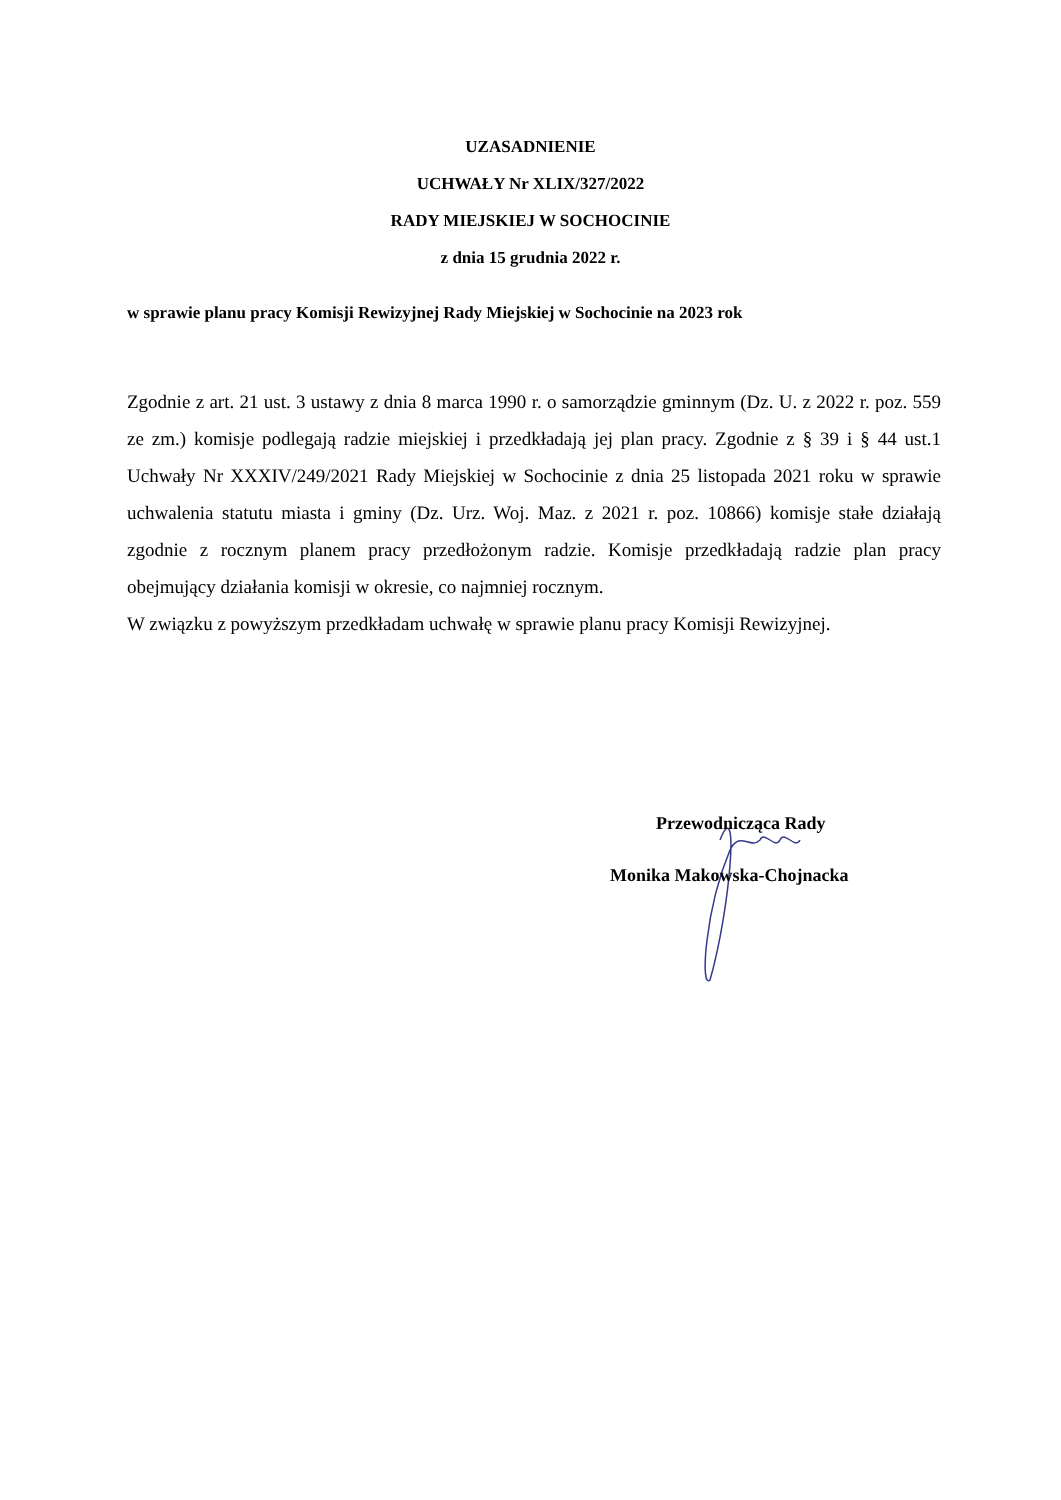UZASADNIENIE
UCHWAŁY Nr XLIX/327/2022
RADY MIEJSKIEJ W SOCHOCINIE
z dnia 15 grudnia 2022 r.
w sprawie planu pracy Komisji Rewizyjnej Rady Miejskiej w Sochocinie na 2023 rok
Zgodnie z art. 21 ust. 3 ustawy z dnia 8 marca 1990 r. o samorządzie gminnym (Dz. U. z 2022 r. poz. 559 ze zm.) komisje podlegają radzie miejskiej i przedkładają jej plan pracy. Zgodnie z § 39 i § 44 ust.1 Uchwały Nr XXXIV/249/2021 Rady Miejskiej w Sochocinie z dnia 25 listopada 2021 roku w sprawie uchwalenia statutu miasta i gminy (Dz. Urz. Woj. Maz. z 2021 r. poz. 10866) komisje stałe działają zgodnie z rocznym planem pracy przedłożonym radzie. Komisje przedkładają radzie plan pracy obejmujący działania komisji w okresie, co najmniej rocznym.
W związku z powyższym przedkładam uchwałę w sprawie planu pracy Komisji Rewizyjnej.
Przewodnicząca Rady
Monika Makowska-Chojnacka